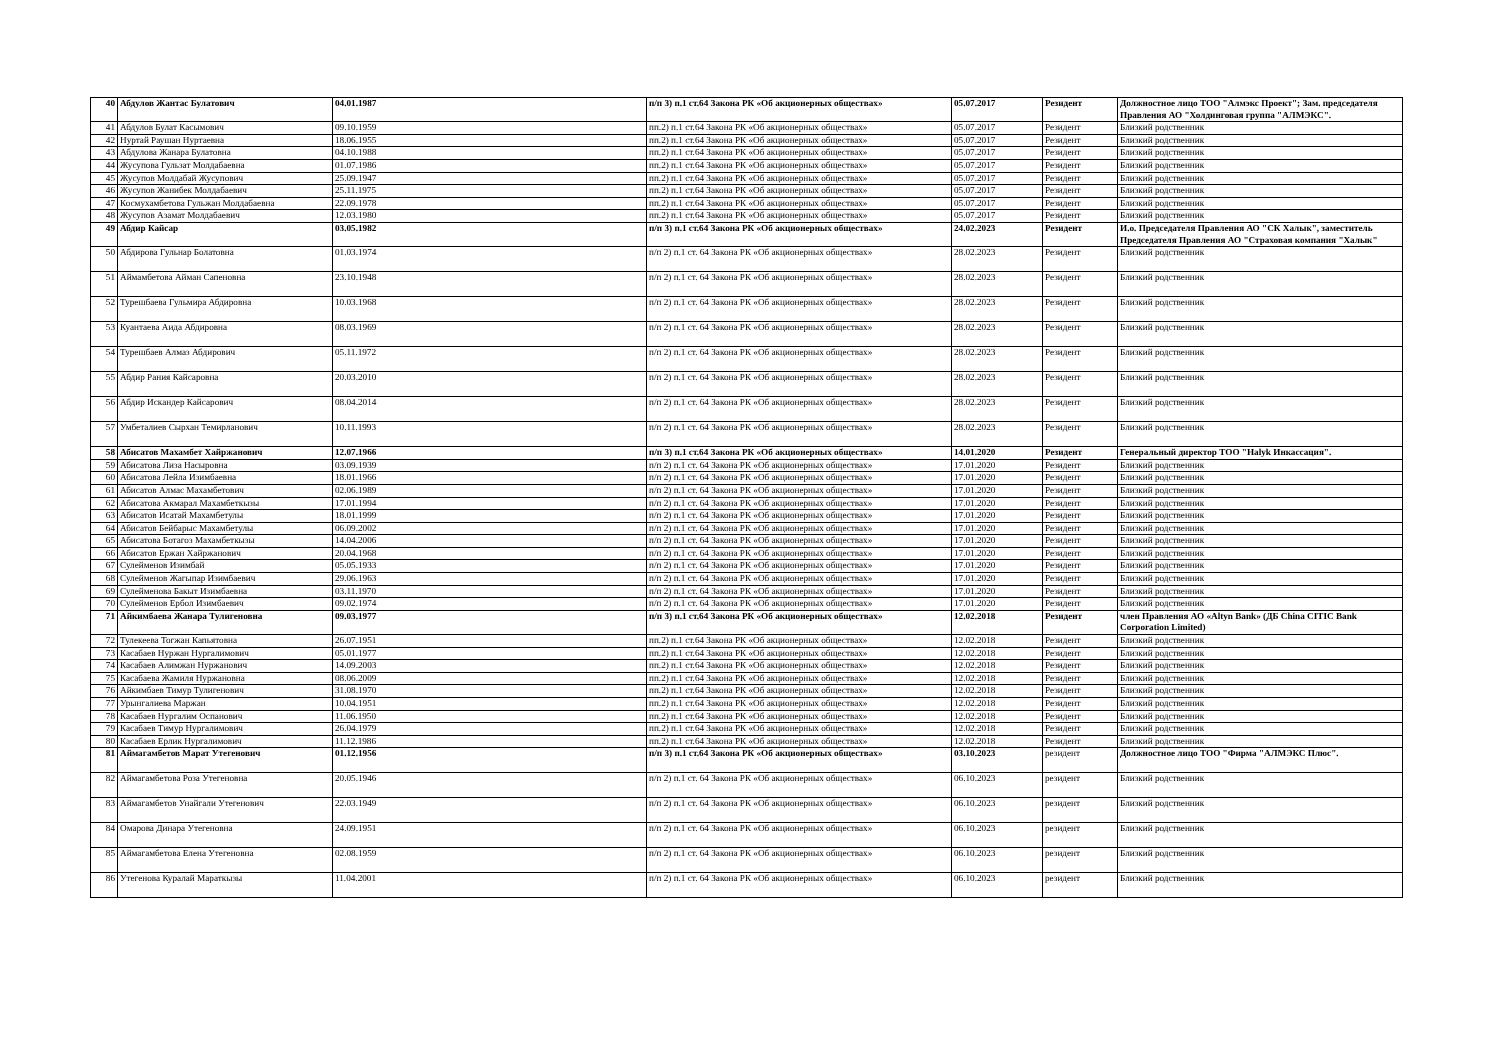| 40 | Абдулов Жантас Булатович | 04.01.1987 | п/п 3) п.1 ст.64 Закона РК «Об акционерных обществах» | 05.07.2017 | Резидент | Должностное лицо ТОО "Алмэкс Проект"; Зам. председателя Правления АО "Холдинговая группа "АЛМЭКС". |
| 41 | Абдулов Булат Касымович | 09.10.1959 | пп.2) п.1 ст.64 Закона РК «Об акционерных обществах» | 05.07.2017 | Резидент | Близкий родственник |
| 42 | Нуртай Раушан Нуртаевна | 18.06.1955 | пп.2) п.1 ст.64 Закона РК «Об акционерных обществах» | 05.07.2017 | Резидент | Близкий родственник |
| 43 | Абдулова Жанара Булатовна | 04.10.1988 | пп.2) п.1 ст.64 Закона РК «Об акционерных обществах» | 05.07.2017 | Резидент | Близкий родственник |
| 44 | Жусупова Гульзат Молдабаевна | 01.07.1986 | пп.2) п.1 ст.64 Закона РК «Об акционерных обществах» | 05.07.2017 | Резидент | Близкий родственник |
| 45 | Жусупов Молдабай Жусупович | 25.09.1947 | пп.2) п.1 ст.64 Закона РК «Об акционерных обществах» | 05.07.2017 | Резидент | Близкий родственник |
| 46 | Жусупов Жанибек Молдабаевич | 25.11.1975 | пп.2) п.1 ст.64 Закона РК «Об акционерных обществах» | 05.07.2017 | Резидент | Близкий родственник |
| 47 | Космухамбетова Гульжан Молдабаевна | 22.09.1978 | пп.2) п.1 ст.64 Закона РК «Об акционерных обществах» | 05.07.2017 | Резидент | Близкий родственник |
| 48 | Жусупов Азамат Молдабаевич | 12.03.1980 | пп.2) п.1 ст.64 Закона РК «Об акционерных обществах» | 05.07.2017 | Резидент | Близкий родственник |
| 49 | Абдир Кайсар | 03.05.1982 | п/п 3) п.1 ст.64 Закона РК «Об акционерных обществах» | 24.02.2023 | Резидент | И.о. Председателя Правления АО "СК Халык", заместитель Председателя Правления АО "Страховая компания "Халык" |
| 50 | Абдирова Гульнар Болатовна | 01.03.1974 | п/п 2) п.1 ст. 64 Закона РК «Об акционерных обществах» | 28.02.2023 | Резидент | Близкий родственник |
| 51 | Аймамбетова Айман Сапеновна | 23.10.1948 | п/п 2) п.1 ст. 64 Закона РК «Об акционерных обществах» | 28.02.2023 | Резидент | Близкий родственник |
| 52 | Турешбаева Гульмира Абдировна | 10.03.1968 | п/п 2) п.1 ст. 64 Закона РК «Об акционерных обществах» | 28.02.2023 | Резидент | Близкий родственник |
| 53 | Куантаева Аида Абдировна | 08.03.1969 | п/п 2) п.1 ст. 64 Закона РК «Об акционерных обществах» | 28.02.2023 | Резидент | Близкий родственник |
| 54 | Турешбаев Алмаз Абдирович | 05.11.1972 | п/п 2) п.1 ст. 64 Закона РК «Об акционерных обществах» | 28.02.2023 | Резидент | Близкий родственник |
| 55 | Абдир Рания Кайсаровна | 20.03.2010 | п/п 2) п.1 ст. 64 Закона РК «Об акционерных обществах» | 28.02.2023 | Резидент | Близкий родственник |
| 56 | Абдир Искандер Кайсарович | 08.04.2014 | п/п 2) п.1 ст. 64 Закона РК «Об акционерных обществах» | 28.02.2023 | Резидент | Близкий родственник |
| 57 | Умбеталиев Сырхан Темирланович | 10.11.1993 | п/п 2) п.1 ст. 64 Закона РК «Об акционерных обществах» | 28.02.2023 | Резидент | Близкий родственник |
| 58 | Абисатов Махамбет Хайржанович | 12.07.1966 | п/п 3) п.1 ст.64 Закона РК «Об акционерных обществах» | 14.01.2020 | Резидент | Генеральный директор ТОО "Halyk Инкассация". |
| 59 | Абисатова Лиза Насыровна | 03.09.1939 | п/п 2) п.1 ст. 64 Закона РК «Об акционерных обществах» | 17.01.2020 | Резидент | Близкий родственник |
| 60 | Абисатова Лейла Изимбаевна | 18.01.1966 | п/п 2) п.1 ст. 64 Закона РК «Об акционерных обществах» | 17.01.2020 | Резидент | Близкий родственник |
| 61 | Абисатов Алмас Махамбетович | 02.06.1989 | п/п 2) п.1 ст. 64 Закона РК «Об акционерных обществах» | 17.01.2020 | Резидент | Близкий родственник |
| 62 | Абисатова Акмарал Махамбеткызы | 17.01.1994 | п/п 2) п.1 ст. 64 Закона РК «Об акционерных обществах» | 17.01.2020 | Резидент | Близкий родственник |
| 63 | Абисатов Исатай Махамбетулы | 18.01.1999 | п/п 2) п.1 ст. 64 Закона РК «Об акционерных обществах» | 17.01.2020 | Резидент | Близкий родственник |
| 64 | Абисатов Бейбарыс Махамбетулы | 06.09.2002 | п/п 2) п.1 ст. 64 Закона РК «Об акционерных обществах» | 17.01.2020 | Резидент | Близкий родственник |
| 65 | Абисатова Ботагоз Махамбеткызы | 14.04.2006 | п/п 2) п.1 ст. 64 Закона РК «Об акционерных обществах» | 17.01.2020 | Резидент | Близкий родственник |
| 66 | Абисатов Ержан Хайржанович | 20.04.1968 | п/п 2) п.1 ст. 64 Закона РК «Об акционерных обществах» | 17.01.2020 | Резидент | Близкий родственник |
| 67 | Сулейменов Изимбай | 05.05.1933 | п/п 2) п.1 ст. 64 Закона РК «Об акционерных обществах» | 17.01.2020 | Резидент | Близкий родственник |
| 68 | Сулейменов Жагыпар Изимбаевич | 29.06.1963 | п/п 2) п.1 ст. 64 Закона РК «Об акционерных обществах» | 17.01.2020 | Резидент | Близкий родственник |
| 69 | Сулейменова Бакыт Изимбаевна | 03.11.1970 | п/п 2) п.1 ст. 64 Закона РК «Об акционерных обществах» | 17.01.2020 | Резидент | Близкий родственник |
| 70 | Сулейменов Ербол Изимбаевич | 09.02.1974 | п/п 2) п.1 ст. 64 Закона РК «Об акционерных обществах» | 17.01.2020 | Резидент | Близкий родственник |
| 71 | Айкимбаева Жанара Тулигеновна | 09.03.1977 | п/п 3) п.1 ст.64 Закона РК «Об акционерных обществах» | 12.02.2018 | Резидент | член Правления АО «Altyn Bank» (ДБ China CITIC Bank Corporation Limited) |
| 72 | Тулекеева Тогжан Капьятовна | 26.07.1951 | пп.2) п.1 ст.64 Закона РК «Об акционерных обществах» | 12.02.2018 | Резидент | Близкий родственник |
| 73 | Касабаев Нуржан Нургалимович | 05.01.1977 | пп.2) п.1 ст.64 Закона РК «Об акционерных обществах» | 12.02.2018 | Резидент | Близкий родственник |
| 74 | Касабаев Алимжан Нуржанович | 14.09.2003 | пп.2) п.1 ст.64 Закона РК «Об акционерных обществах» | 12.02.2018 | Резидент | Близкий родственник |
| 75 | Касабаева Жамиля Нуржановна | 08.06.2009 | пп.2) п.1 ст.64 Закона РК «Об акционерных обществах» | 12.02.2018 | Резидент | Близкий родственник |
| 76 | Айкимбаев Тимур Тулигенович | 31.08.1970 | пп.2) п.1 ст.64 Закона РК «Об акционерных обществах» | 12.02.2018 | Резидент | Близкий родственник |
| 77 | Урынгалиева Маржан | 10.04.1951 | пп.2) п.1 ст.64 Закона РК «Об акционерных обществах» | 12.02.2018 | Резидент | Близкий родственник |
| 78 | Касабаев Нургалим Оспанович | 11.06.1950 | пп.2) п.1 ст.64 Закона РК «Об акционерных обществах» | 12.02.2018 | Резидент | Близкий родственник |
| 79 | Касабаев Тимур Нургалимович | 26.04.1979 | пп.2) п.1 ст.64 Закона РК «Об акционерных обществах» | 12.02.2018 | Резидент | Близкий родственник |
| 80 | Касабаев Ерлик Нургалимович | 11.12.1986 | пп.2) п.1 ст.64 Закона РК «Об акционерных обществах» | 12.02.2018 | Резидент | Близкий родственник |
| 81 | Аймагамбетов Марат Утегенович | 01.12.1956 | п/п 3) п.1 ст.64 Закона РК «Об акционерных обществах» | 03.10.2023 | резидент | Должностное лицо ТОО "Фирма "АЛМЭКС Плюс". |
| 82 | Аймагамбетова Роза Утегеновна | 20.05.1946 | п/п 2) п.1 ст. 64 Закона РК «Об акционерных обществах» | 06.10.2023 | резидент | Близкий родственник |
| 83 | Аймагамбетов Унайгали Утегенович | 22.03.1949 | п/п 2) п.1 ст. 64 Закона РК «Об акционерных обществах» | 06.10.2023 | резидент | Близкий родственник |
| 84 | Омарова Динара Утегеновна | 24.09.1951 | п/п 2) п.1 ст. 64 Закона РК «Об акционерных обществах» | 06.10.2023 | резидент | Близкий родственник |
| 85 | Аймагамбетова Елена Утегеновна | 02.08.1959 | п/п 2) п.1 ст. 64 Закона РК «Об акционерных обществах» | 06.10.2023 | резидент | Близкий родственник |
| 86 | Утегенова Куралай Мараткызы | 11.04.2001 | п/п 2) п.1 ст. 64 Закона РК «Об акционерных обществах» | 06.10.2023 | резидент | Близкий родственник |